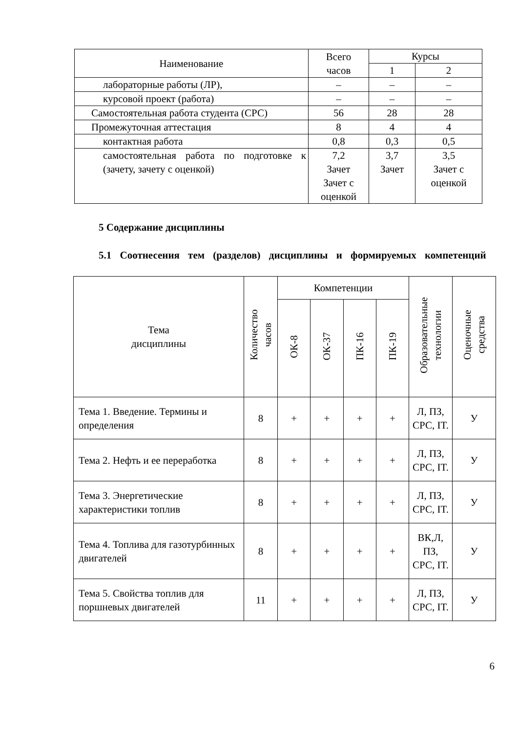| Наименование | Всего часов | Курсы | |
| --- | --- | --- | --- |
| | | 1 | 2 |
| лабораторные работы (ЛР), | – | – | – |
| курсовой проект (работа) | – | – | – |
| Самостоятельная работа студента (СРС) | 56 | 28 | 28 |
| Промежуточная аттестация | 8 | 4 | 4 |
| контактная работа | 0,8 | 0,3 | 0,5 |
| самостоятельная работа по подготовке к (зачету, зачету с оценкой) | 7,2 Зачет Зачет с оценкой | 3,7 Зачет | 3,5 Зачет с оценкой |
5 Содержание дисциплины
5.1 Соотнесения тем (разделов) дисциплины и формируемых компетенций
| Тема дисциплины | Количество часов | Компетенции | | | | Образовательные технологии | Оценочные средства |
| --- | --- | --- | --- | --- | --- | --- | --- |
| | | ОК-8 | ОК-37 | ПК-16 | ПК-19 | | |
| Тема 1. Введение. Термины и определения | 8 | + | + | + | + | Л, ПЗ, СРС, IT. | У |
| Тема 2. Нефть и ее переработка | 8 | + | + | + | + | Л, ПЗ, СРС, IT. | У |
| Тема 3. Энергетические характеристики топлив | 8 | + | + | + | + | Л, ПЗ, СРС, IT. | У |
| Тема 4. Топлива для газотурбинных двигателей | 8 | + | + | + | + | ВК,Л, ПЗ, СРС, IT. | У |
| Тема 5. Свойства топлив для поршневых двигателей | 11 | + | + | + | + | Л, ПЗ, СРС, IT. | У |
6